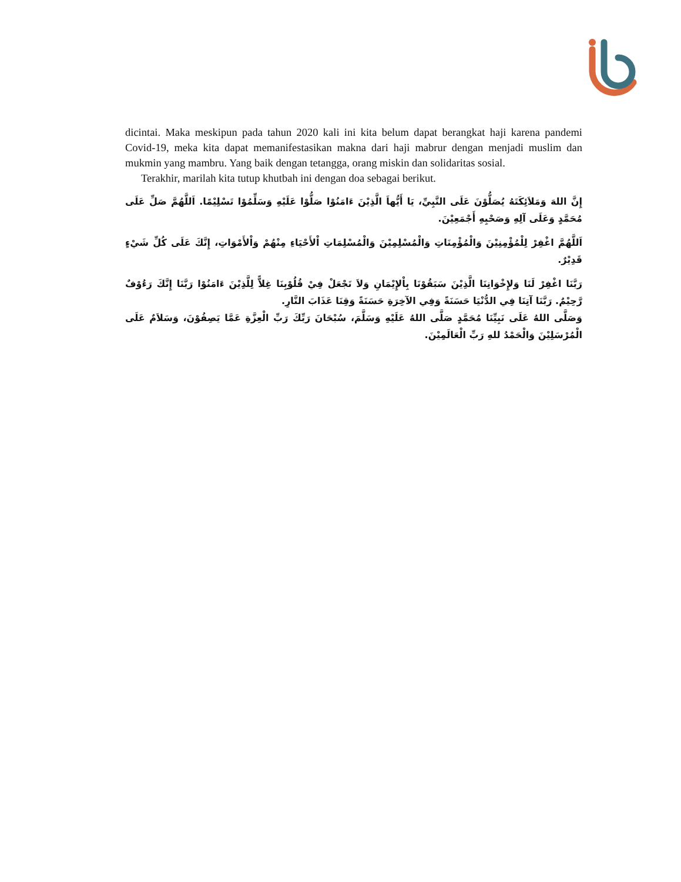dicintai. Maka meskipun pada tahun 2020 kali ini kita belum dapat berangkat haji karena pandemi Covid-19, meka kita dapat memanifestasikan makna dari haji mabrur dengan menjadi muslim dan mukmin yang mambru. Yang baik dengan tetangga, orang miskin dan solidaritas sosial.
Terakhir, marilah kita tutup khutbah ini dengan doa sebagai berikut.
إِنَّ اللهَ وَمَلاَئِكَتَهُ يُصَلُّوْنَ عَلَى النَّبِيِّ، يَا أَيُّهاَ الَّذِيْنَ ءَامَنُوْا صَلُّوْا عَلَيْهِ وَسَلِّمُوْا تَسْلِيْمًا. اَللَّهُمَّ صَلِّ عَلَى مُحَمَّدٍ وَعَلَى آلِهِ وَصَحْبِهِ أَجْمَعِيْنَ.
اَللَّهُمَّ اغْفِرْ لِلْمُؤْمِنِيْنَ وَالْمُؤْمِنَاتِ وَالْمُسْلِمِيْنَ وَالْمُسْلِمَاتِ اْلأَحْيَاءِ مِنْهُمْ وَاْلأَمْوَاتِ، إِنَّكَ عَلَى كُلِّ شَيْءٍ قَدِيْرٌ.
رَبَّنَا اغْفِرْ لَنَا وَلإِخْوَانِنَا الَّذِيْنَ سَبَقُوْنَا بِاْلإِيْمَانِ وَلاَ تَجْعَلْ فِيْ قُلُوْبِنَا غِلاًّ لِلَّذِيْنَ ءَامَنُوْا رَبَّنَا إِنَّكَ رَءُوْفٌ رَّحِيْمٌ. رَبَّنَا آتِنَا فِي الدُّنْيَا حَسَنَةً وَفِي الآخِرَةِ حَسَنَةً وَقِنَا عَذَابَ النَّارِ.
وَصَلَّى اللهُ عَلَى نَبِيِّنَا مُحَمَّدٍ صَلَّى اللهُ عَلَيْهِ وَسَلَّمَ، سُبْحَانَ رَبِّكَ رَبِّ الْعِزَّةِ عَمَّا يَصِفُوْنَ، وَسَلاَمٌ عَلَى الْمُرْسَلِيْنَ وَالْحَمْدُ للهِ رَبِّ الْعَالَمِيْنَ.